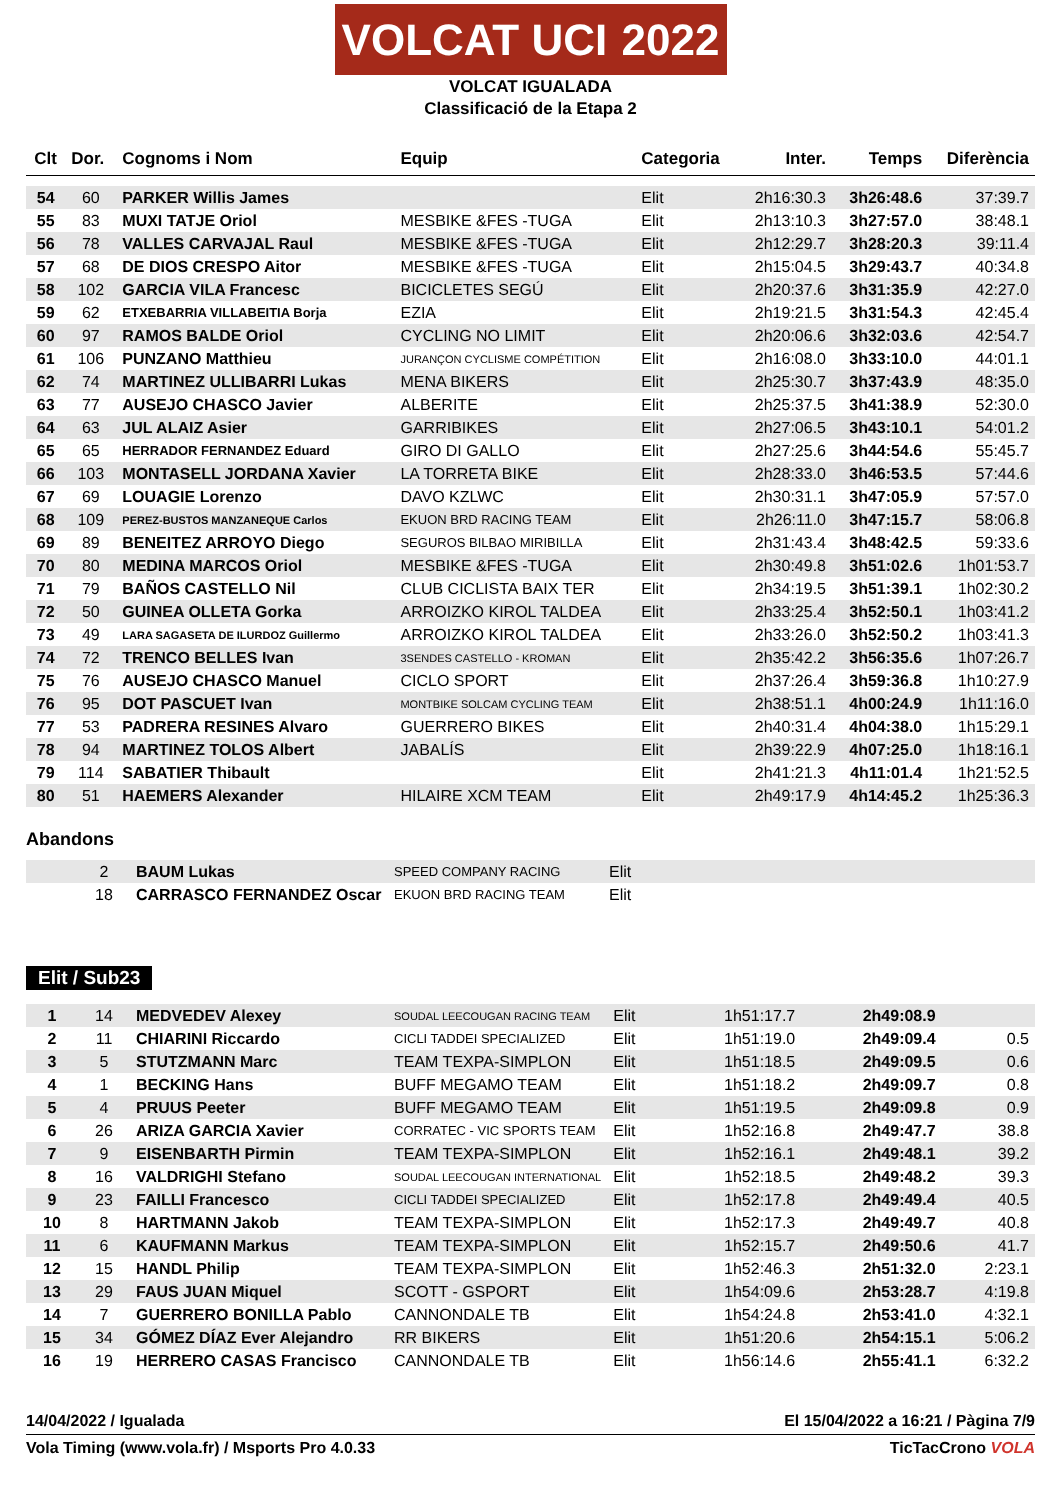VOLCAT UCI 2022
VOLCAT IGUALADA
Classificació de la Etapa 2
| Clt | Dor. | Cognoms i Nom | Equip | Categoria | Inter. | Temps | Diferència |
| --- | --- | --- | --- | --- | --- | --- | --- |
| 54 | 60 | PARKER Willis James | | Elit | 2h16:30.3 | 3h26:48.6 | 37:39.7 |
| 55 | 83 | MUXI TATJE Oriol | MESBIKE &FES -TUGA | Elit | 2h13:10.3 | 3h27:57.0 | 38:48.1 |
| 56 | 78 | VALLES CARVAJAL Raul | MESBIKE &FES -TUGA | Elit | 2h12:29.7 | 3h28:20.3 | 39:11.4 |
| 57 | 68 | DE DIOS CRESPO Aitor | MESBIKE &FES -TUGA | Elit | 2h15:04.5 | 3h29:43.7 | 40:34.8 |
| 58 | 102 | GARCIA VILA Francesc | BICICLETES SEGÚ | Elit | 2h20:37.6 | 3h31:35.9 | 42:27.0 |
| 59 | 62 | ETXEBARRIA VILLABEITIA Borja | EZIA | Elit | 2h19:21.5 | 3h31:54.3 | 42:45.4 |
| 60 | 97 | RAMOS BALDE Oriol | CYCLING NO LIMIT | Elit | 2h20:06.6 | 3h32:03.6 | 42:54.7 |
| 61 | 106 | PUNZANO Matthieu | JURANÇON CYCLISME COMPÉTITION | Elit | 2h16:08.0 | 3h33:10.0 | 44:01.1 |
| 62 | 74 | MARTINEZ ULLIBARRI Lukas | MENA BIKERS | Elit | 2h25:30.7 | 3h37:43.9 | 48:35.0 |
| 63 | 77 | AUSEJO CHASCO Javier | ALBERITE | Elit | 2h25:37.5 | 3h41:38.9 | 52:30.0 |
| 64 | 63 | JUL ALAIZ Asier | GARRIBIKES | Elit | 2h27:06.5 | 3h43:10.1 | 54:01.2 |
| 65 | 65 | HERRADOR FERNANDEZ Eduard | GIRO DI GALLO | Elit | 2h27:25.6 | 3h44:54.6 | 55:45.7 |
| 66 | 103 | MONTASELL JORDANA Xavier | LA TORRETA BIKE | Elit | 2h28:33.0 | 3h46:53.5 | 57:44.6 |
| 67 | 69 | LOUAGIE Lorenzo | DAVO KZLWC | Elit | 2h30:31.1 | 3h47:05.9 | 57:57.0 |
| 68 | 109 | PEREZ-BUSTOS MANZANEQUE Carlos | EKUON BRD RACING TEAM | Elit | 2h26:11.0 | 3h47:15.7 | 58:06.8 |
| 69 | 89 | BENEITEZ ARROYO Diego | SEGUROS BILBAO MIRIBILLA | Elit | 2h31:43.4 | 3h48:42.5 | 59:33.6 |
| 70 | 80 | MEDINA MARCOS Oriol | MESBIKE &FES -TUGA | Elit | 2h30:49.8 | 3h51:02.6 | 1h01:53.7 |
| 71 | 79 | BAÑOS CASTELLO Nil | CLUB CICLISTA BAIX TER | Elit | 2h34:19.5 | 3h51:39.1 | 1h02:30.2 |
| 72 | 50 | GUINEA OLLETA Gorka | ARROIZKO KIROL TALDEA | Elit | 2h33:25.4 | 3h52:50.1 | 1h03:41.2 |
| 73 | 49 | LARA SAGASETA DE ILURDOZ Guillermo | ARROIZKO KIROL TALDEA | Elit | 2h33:26.0 | 3h52:50.2 | 1h03:41.3 |
| 74 | 72 | TRENCO BELLES Ivan | 3SENDES CASTELLO - KROMAN | Elit | 2h35:42.2 | 3h56:35.6 | 1h07:26.7 |
| 75 | 76 | AUSEJO CHASCO Manuel | CICLO SPORT | Elit | 2h37:26.4 | 3h59:36.8 | 1h10:27.9 |
| 76 | 95 | DOT PASCUET Ivan | MONTBIKE SOLCAM CYCLING TEAM | Elit | 2h38:51.1 | 4h00:24.9 | 1h11:16.0 |
| 77 | 53 | PADRERA RESINES Alvaro | GUERRERO BIKES | Elit | 2h40:31.4 | 4h04:38.0 | 1h15:29.1 |
| 78 | 94 | MARTINEZ TOLOS Albert | JABALÍS | Elit | 2h39:22.9 | 4h07:25.0 | 1h18:16.1 |
| 79 | 114 | SABATIER Thibault | | Elit | 2h41:21.3 | 4h11:01.4 | 1h21:52.5 |
| 80 | 51 | HAEMERS Alexander | HILAIRE XCM TEAM | Elit | 2h49:17.9 | 4h14:45.2 | 1h25:36.3 |
Abandons
| | 2 | BAUM Lukas | SPEED COMPANY RACING | Elit |
| | 18 | CARRASCO FERNANDEZ Oscar | EKUON BRD RACING TEAM | Elit |
Elit / Sub23
| 1 | 14 | MEDVEDEV Alexey | SOUDAL LEECOUGAN RACING TEAM | Elit | 1h51:17.7 | 2h49:08.9 | |
| 2 | 11 | CHIARINI Riccardo | CICLI TADDEI SPECIALIZED | Elit | 1h51:19.0 | 2h49:09.4 | 0.5 |
| 3 | 5 | STUTZMANN Marc | TEAM TEXPA-SIMPLON | Elit | 1h51:18.5 | 2h49:09.5 | 0.6 |
| 4 | 1 | BECKING Hans | BUFF MEGAMO TEAM | Elit | 1h51:18.2 | 2h49:09.7 | 0.8 |
| 5 | 4 | PRUUS Peeter | BUFF MEGAMO TEAM | Elit | 1h51:19.5 | 2h49:09.8 | 0.9 |
| 6 | 26 | ARIZA GARCIA Xavier | CORRATEC - VIC SPORTS TEAM | Elit | 1h52:16.8 | 2h49:47.7 | 38.8 |
| 7 | 9 | EISENBARTH Pirmin | TEAM TEXPA-SIMPLON | Elit | 1h52:16.1 | 2h49:48.1 | 39.2 |
| 8 | 16 | VALDRIGHI Stefano | SOUDAL LEECOUGAN INTERNATIONAL | Elit | 1h52:18.5 | 2h49:48.2 | 39.3 |
| 9 | 23 | FAILLI Francesco | CICLI TADDEI SPECIALIZED | Elit | 1h52:17.8 | 2h49:49.4 | 40.5 |
| 10 | 8 | HARTMANN Jakob | TEAM TEXPA-SIMPLON | Elit | 1h52:17.3 | 2h49:49.7 | 40.8 |
| 11 | 6 | KAUFMANN Markus | TEAM TEXPA-SIMPLON | Elit | 1h52:15.7 | 2h49:50.6 | 41.7 |
| 12 | 15 | HANDL Philip | TEAM TEXPA-SIMPLON | Elit | 1h52:46.3 | 2h51:32.0 | 2:23.1 |
| 13 | 29 | FAUS JUAN Miquel | SCOTT - GSPORT | Elit | 1h54:09.6 | 2h53:28.7 | 4:19.8 |
| 14 | 7 | GUERRERO BONILLA Pablo | CANNONDALE TB | Elit | 1h54:24.8 | 2h53:41.0 | 4:32.1 |
| 15 | 34 | GÓMEZ DÍAZ Ever Alejandro | RR BIKERS | Elit | 1h51:20.6 | 2h54:15.1 | 5:06.2 |
| 16 | 19 | HERRERO CASAS Francisco | CANNONDALE TB | Elit | 1h56:14.6 | 2h55:41.1 | 6:32.2 |
14/04/2022 / Igualada El 15/04/2022 a 16:21 / Pàgina 7/9
Vola Timing (www.vola.fr) / Msports Pro 4.0.33 TicTacCrono VOLA